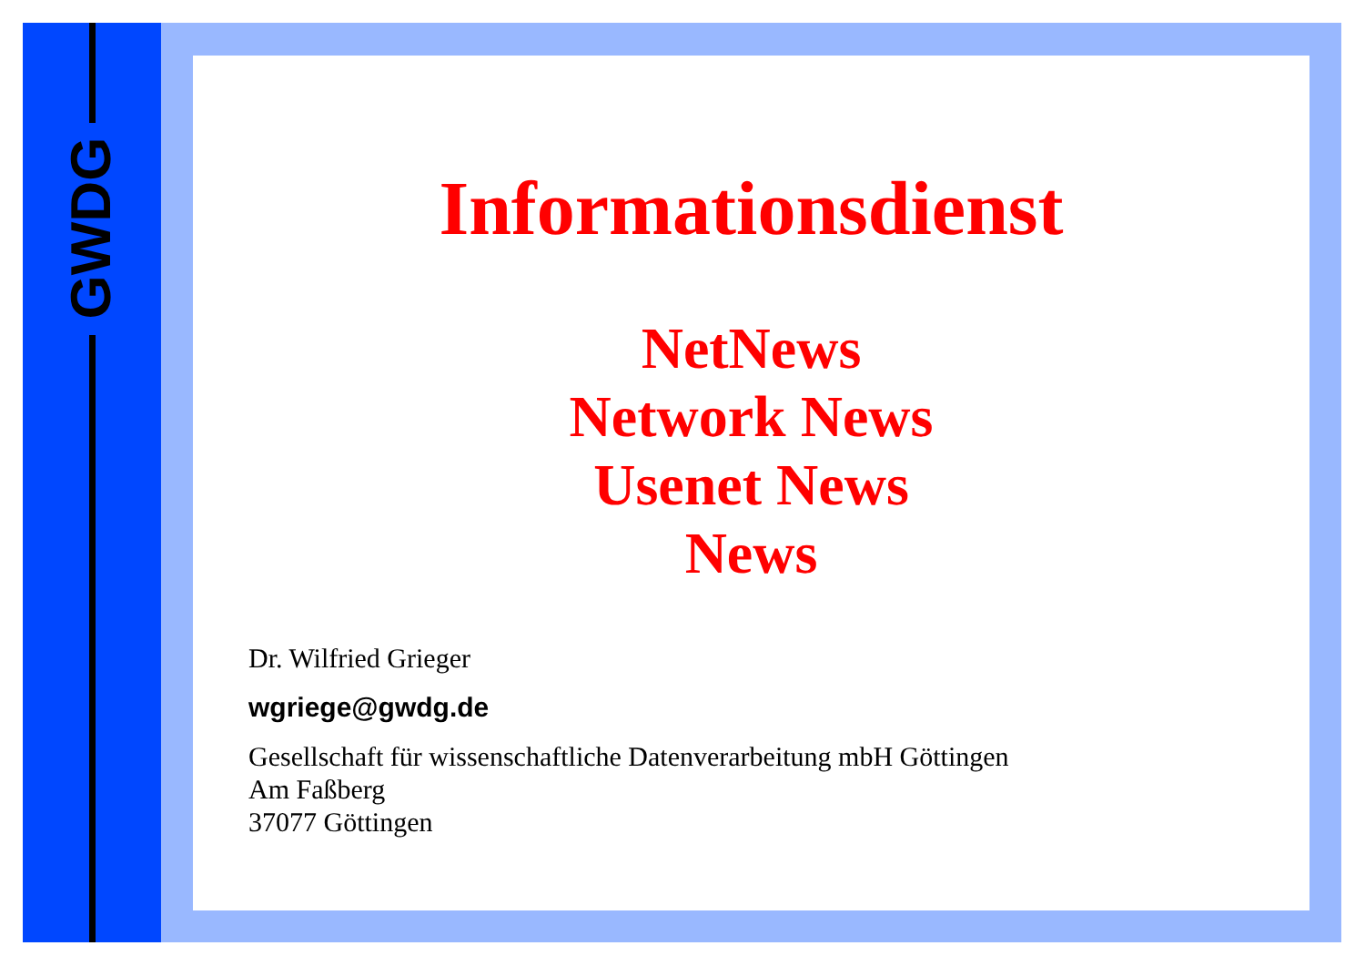GWDG
Informationsdienst
NetNews
Network News
Usenet News
News
Dr. Wilfried Grieger
wgriege@gwdg.de
Gesellschaft für wissenschaftliche Datenverarbeitung mbH Göttingen
Am Faßberg
37077 Göttingen